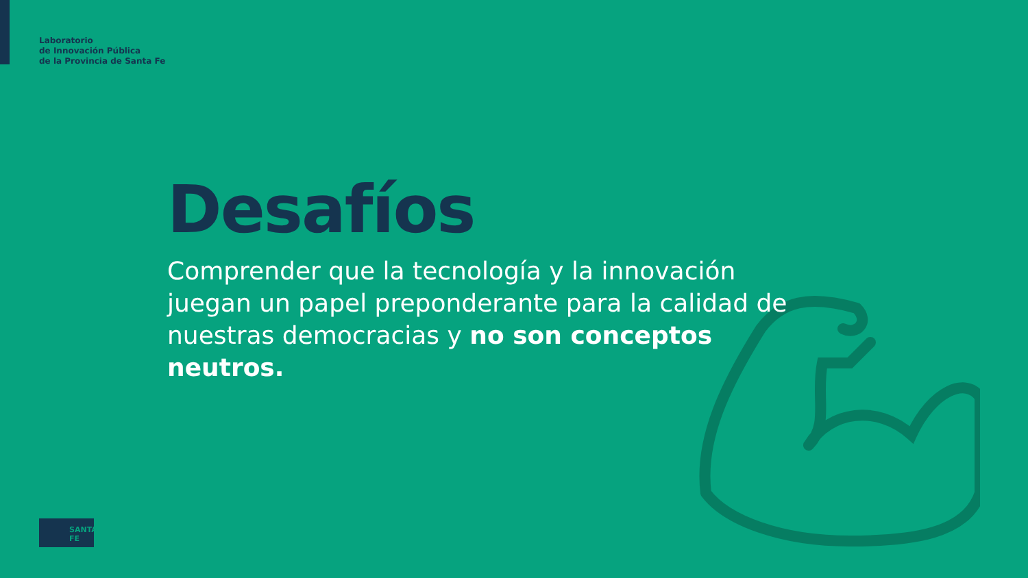Laboratorio
de Innovación Pública
de la Provincia de Santa Fe
Desafíos
Comprender que la tecnología y la innovación juegan un papel preponderante para la calidad de nuestras democracias y no son conceptos neutros.
SANTA FE